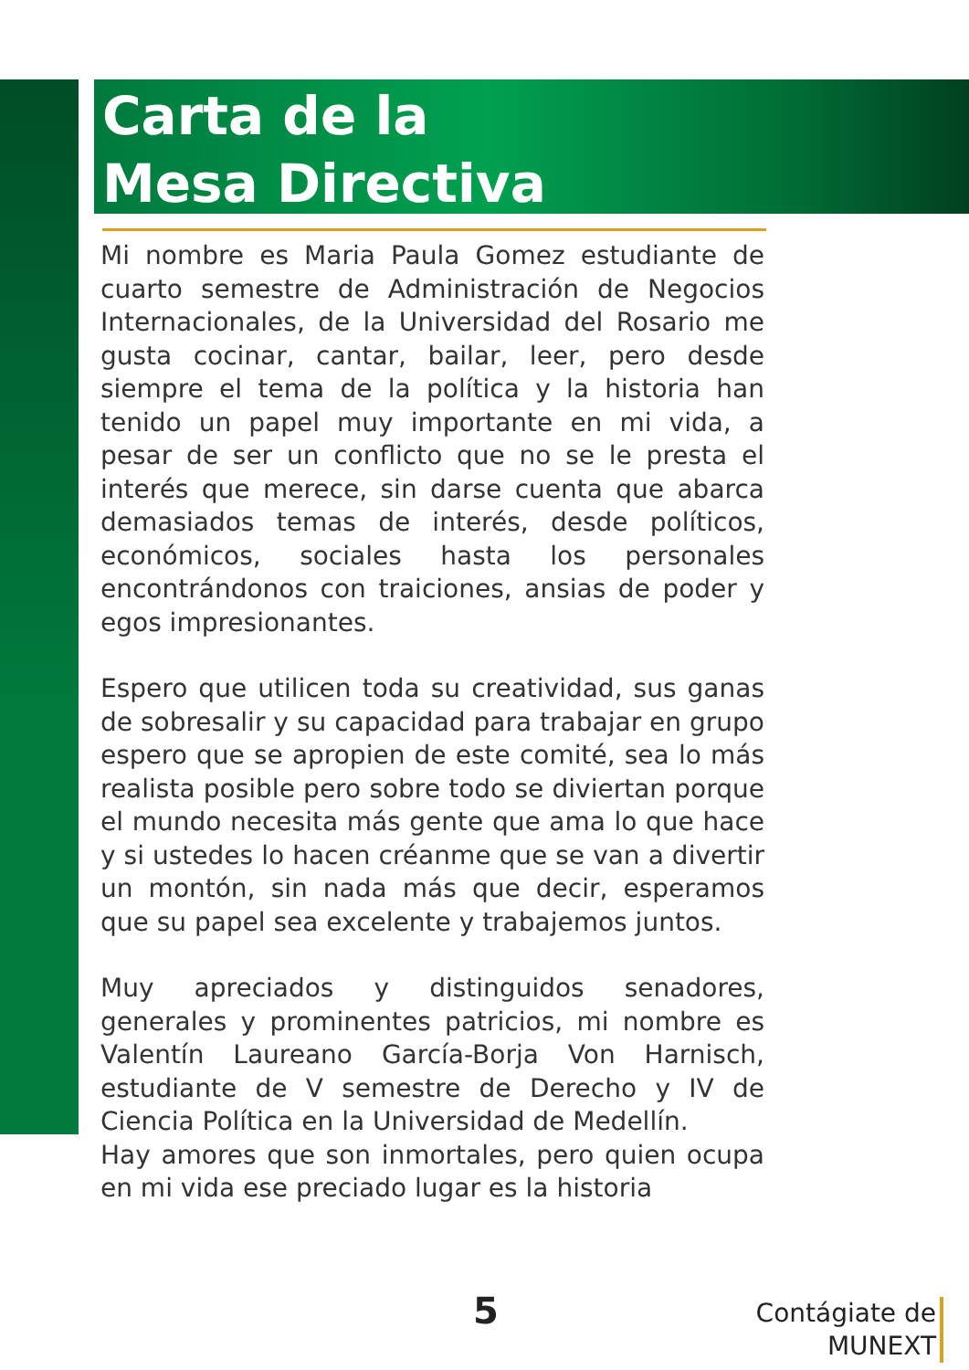Carta de la
Mesa Directiva
Mi nombre es Maria Paula Gomez estudiante de cuarto semestre de Administración de Negocios Internacionales, de la Universidad del Rosario me gusta cocinar, cantar, bailar, leer, pero desde siempre el tema de la política y la historia han tenido un papel muy importante en mi vida, a pesar de ser un conflicto que no se le presta el interés que merece, sin darse cuenta que abarca demasiados temas de interés, desde políticos, económicos, sociales hasta los personales encontrándonos con traiciones, ansias de poder y egos impresionantes.
Espero que utilicen toda su creatividad, sus ganas de sobresalir y su capacidad para trabajar en grupo espero que se apropien de este comité, sea lo más realista posible pero sobre todo se diviertan porque el mundo necesita más gente que ama lo que hace y si ustedes lo hacen créanme que se van a divertir un montón, sin nada más que decir, esperamos que su papel sea excelente y trabajemos juntos.
Muy apreciados y distinguidos senadores, generales y prominentes patricios, mi nombre es Valentín Laureano García-Borja Von Harnisch, estudiante de V semestre de Derecho y IV de Ciencia Política en la Universidad de Medellín.
Hay amores que son inmortales, pero quien ocupa en mi vida ese preciado lugar es la historia
5
Contágiate de
MUNEXT